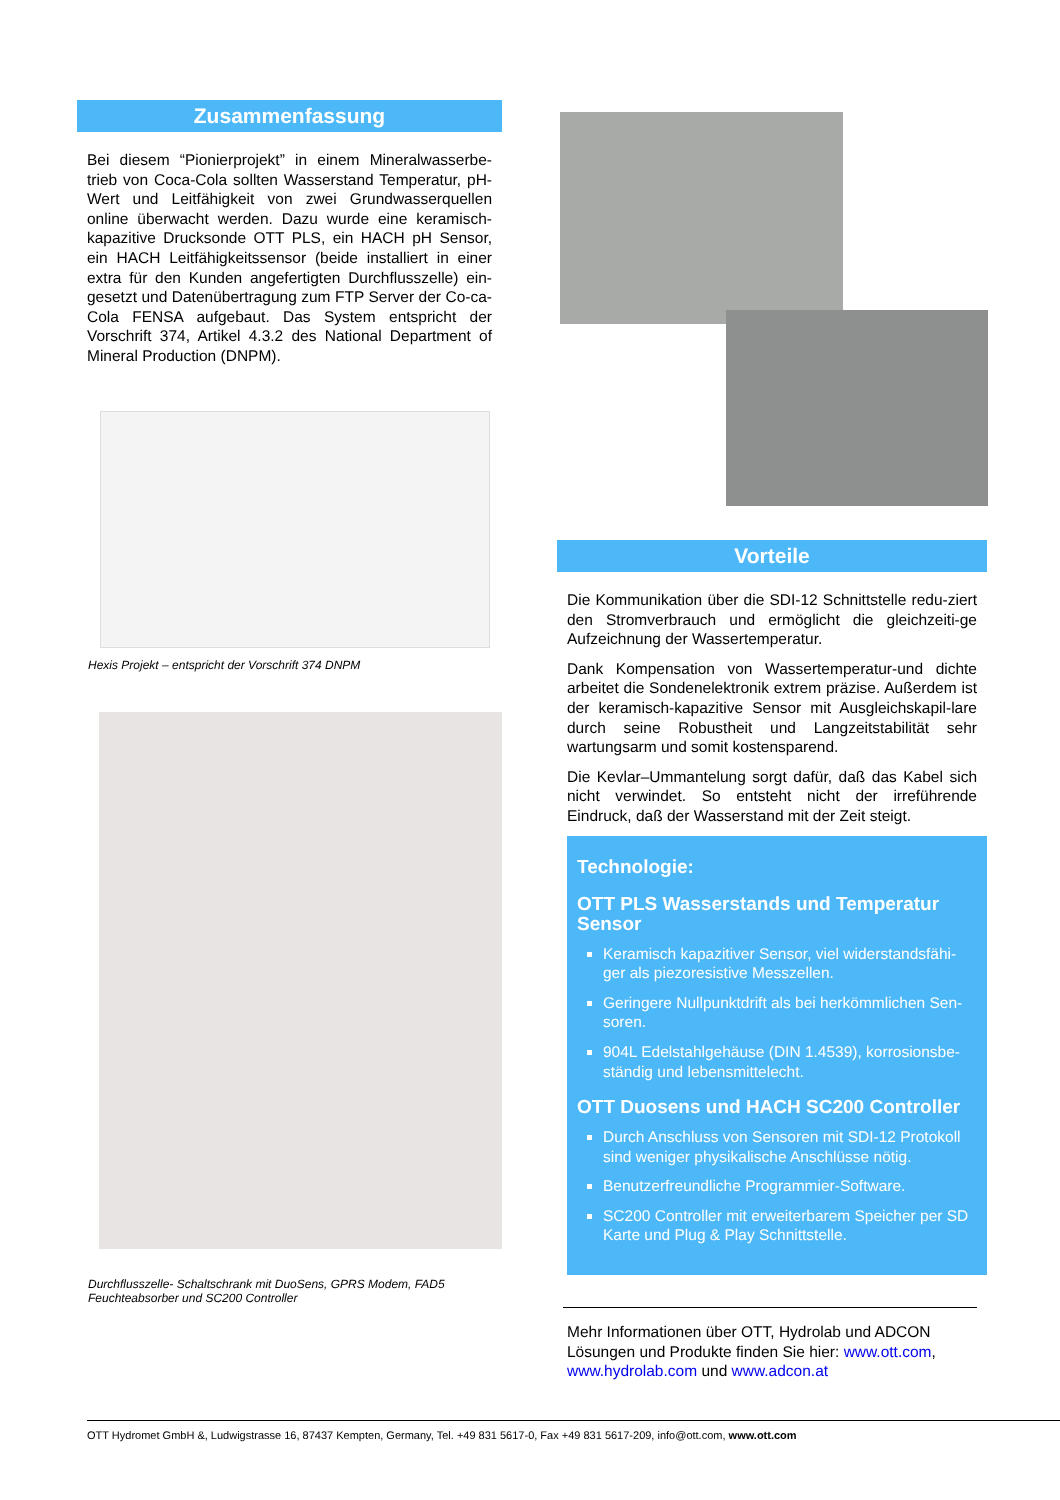Zusammenfassung
Bei diesem “Pionierprojekt” in einem Mineralwasserbe-trieb von Coca-Cola sollten Wasserstand Temperatur, pH-Wert und Leitfähigkeit von zwei Grundwasserquellen online überwacht werden. Dazu wurde eine keramisch-kapazitive Drucksonde OTT PLS, ein HACH pH Sensor, ein HACH Leitfähigkeitssensor (beide installiert in einer extra für den Kunden angefertigten Durchflusszelle) ein-gesetzt und Datenübertragung zum FTP Server der Co-ca-Cola FENSA aufgebaut. Das System entspricht der Vorschrift 374, Artikel 4.3.2 des National Department of Mineral Production (DNPM).
Hexis Projekt – entspricht der Vorschrift 374 DNPM
Durchflusszelle- Schaltschrank mit DuoSens, GPRS Modem, FAD5 Feuchteabsorber und SC200 Controller
Vorteile
Die Kommunikation über die SDI-12 Schnittstelle redu-ziert den Stromverbrauch und ermöglicht die gleichzeiti-ge Aufzeichnung der Wassertemperatur.
Dank Kompensation von Wassertemperatur-und dichte arbeitet die Sondenelektronik extrem präzise. Außerdem ist der keramisch-kapazitive Sensor mit Ausgleichskapil-lare durch seine Robustheit und Langzeitstabilität sehr wartungsarm und somit kostensparend.
Die Kevlar–Ummantelung sorgt dafür, daß das Kabel sich nicht verwindet. So entsteht nicht der irreführende Eindruck, daß der Wasserstand mit der Zeit steigt.
Technologie:
OTT PLS Wasserstands und Temperatur Sensor
Keramisch kapazitiver Sensor, viel widerstandsfähi-ger als piezoresistive Messzellen.
Geringere Nullpunktdrift als bei herkömmlichen Sen-soren.
904L Edelstahlgehäuse (DIN 1.4539), korrosionsbe-ständig und lebensmittelecht.
OTT Duosens und HACH SC200 Controller
Durch Anschluss von Sensoren mit SDI-12 Protokoll sind weniger physikalische Anschlüsse nötig.
Benutzerfreundliche Programmier-Software.
SC200 Controller mit erweiterbarem Speicher per SD Karte und Plug & Play Schnittstelle.
Mehr Informationen über OTT, Hydrolab und ADCON Lösungen und Produkte finden Sie hier: www.ott.com, www.hydrolab.com und www.adcon.at
OTT Hydromet GmbH &, Ludwigstrasse 16, 87437 Kempten, Germany, Tel. +49 831 5617-0, Fax +49 831 5617-209, info@ott.com, www.ott.com